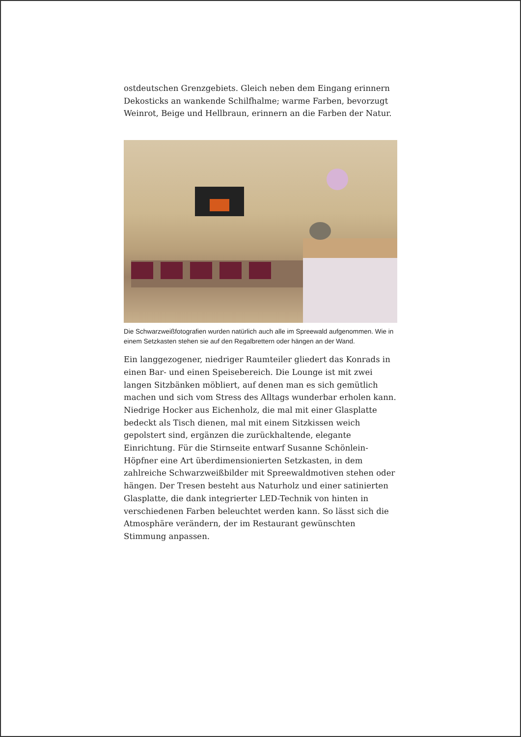ostdeutschen Grenzgebiets. Gleich neben dem Eingang erinnern Dekosticks an wankende Schilfhalme; warme Farben, bevorzugt Weinrot, Beige und Hellbraun, erinnern an die Farben der Natur.
Die Schwarzweißfotografien wurden natürlich auch alle im Spreewald aufgenommen. Wie in einem Setzkasten stehen sie auf den Regalbrettern oder hängen an der Wand.
Ein langgezogener, niedriger Raumteiler gliedert das Konrads in einen Bar- und einen Speisebereich. Die Lounge ist mit zwei langen Sitzbänken möbliert, auf denen man es sich gemütlich machen und sich vom Stress des Alltags wunderbar erholen kann. Niedrige Hocker aus Eichenholz, die mal mit einer Glasplatte bedeckt als Tisch dienen, mal mit einem Sitzkissen weich gepolstert sind, ergänzen die zurückhaltende, elegante Einrichtung. Für die Stirnseite entwarf Susanne Schönlein-Höpfner eine Art überdimensionierten Setzkasten, in dem zahlreiche Schwarzweißbilder mit Spreewaldmotiven stehen oder hängen. Der Tresen besteht aus Naturholz und einer satinierten Glasplatte, die dank integrierter LED-Technik von hinten in verschiedenen Farben beleuchtet werden kann. So lässt sich die Atmosphäre verändern, der im Restaurant gewünschten Stimmung anpassen.